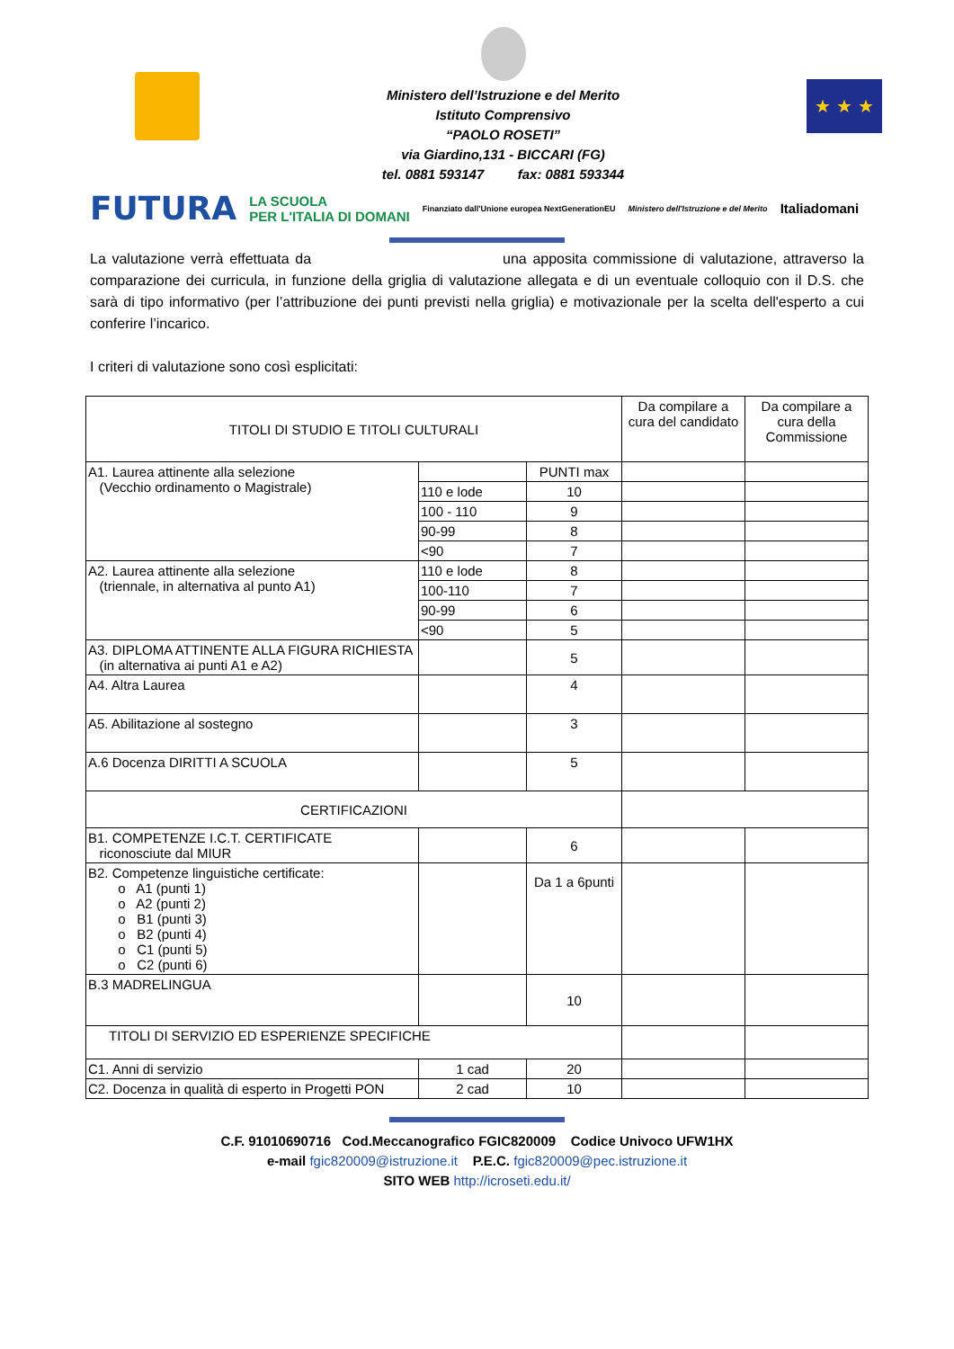Ministero dell’Istruzione e del Merito
Istituto Comprensivo
“PAOLO ROSETI”
via Giardino,131 - BICCARI (FG)
tel. 0881 593147 fax: 0881 593344
★ ★ ★
FUTURA LA SCUOLA
PER L'ITALIA DI DOMANI Finanziato dall'Unione europea NextGenerationEU Ministero dell'Istruzione e del Merito Italiadomani
La valutazione verrà effettuata da una apposita commissione di valutazione, attraverso la comparazione dei curricula, in funzione della griglia di valutazione allegata e di un eventuale colloquio con il D.S. che sarà di tipo informativo (per l’attribuzione dei punti previsti nella griglia) e motivazionale per la scelta dell'esperto a cui conferire l’incarico.
I criteri di valutazione sono così esplicitati:
| TITOLI DI STUDIO E TITOLI CULTURALI | | | Da compilare a cura del candidato | Da compilare a cura della Commissione |
| --- | --- | --- | --- | --- |
| A1. Laurea attinente alla selezione (Vecchio ordinamento o Magistrale) | | PUNTI max | | |
| | 110 e lode | 10 | | |
| | 100 - 110 | 9 | | |
| | 90-99 | 8 | | |
| | <90 | 7 | | |
| A2. Laurea attinente alla selezione (triennale, in alternativa al punto A1) | 110 e lode | 8 | | |
| | 100-110 | 7 | | |
| | 90-99 | 6 | | |
| | <90 | 5 | | |
| A3. DIPLOMA ATTINENTE ALLA FIGURA RICHIESTA (in alternativa ai punti A1 e A2) | | 5 | | |
| A4. Altra Laurea | | 4 | | |
| A5. Abilitazione al sostegno | | 3 | | |
| A.6 Docenza DIRITTI A SCUOLA | | 5 | | |
| CERTIFICAZIONI | | | | |
| B1. COMPETENZE I.C.T. CERTIFICATE riconosciute dal MIUR | | 6 | | |
| B2. Competenze linguistiche certificate: o A1 (punti 1) o A2 (punti 2) o B1 (punti 3) o B2 (punti 4) o C1 (punti 5) o C2 (punti 6) | | Da 1 a 6punti | | |
| B.3 MADRELINGUA | | 10 | | |
| TITOLI DI SERVIZIO ED ESPERIENZE SPECIFICHE | | | | |
| C1. Anni di servizio | 1 cad | 20 | | |
| C2. Docenza in qualità di esperto in Progetti PON | 2 cad | 10 | | |
C.F. 91010690716 Cod.Meccanografico FGIC820009 Codice Univoco UFW1HX
e-mail fgic820009@istruzione.it P.E.C. fgic820009@pec.istruzione.it
SITO WEB http://icroseti.edu.it/